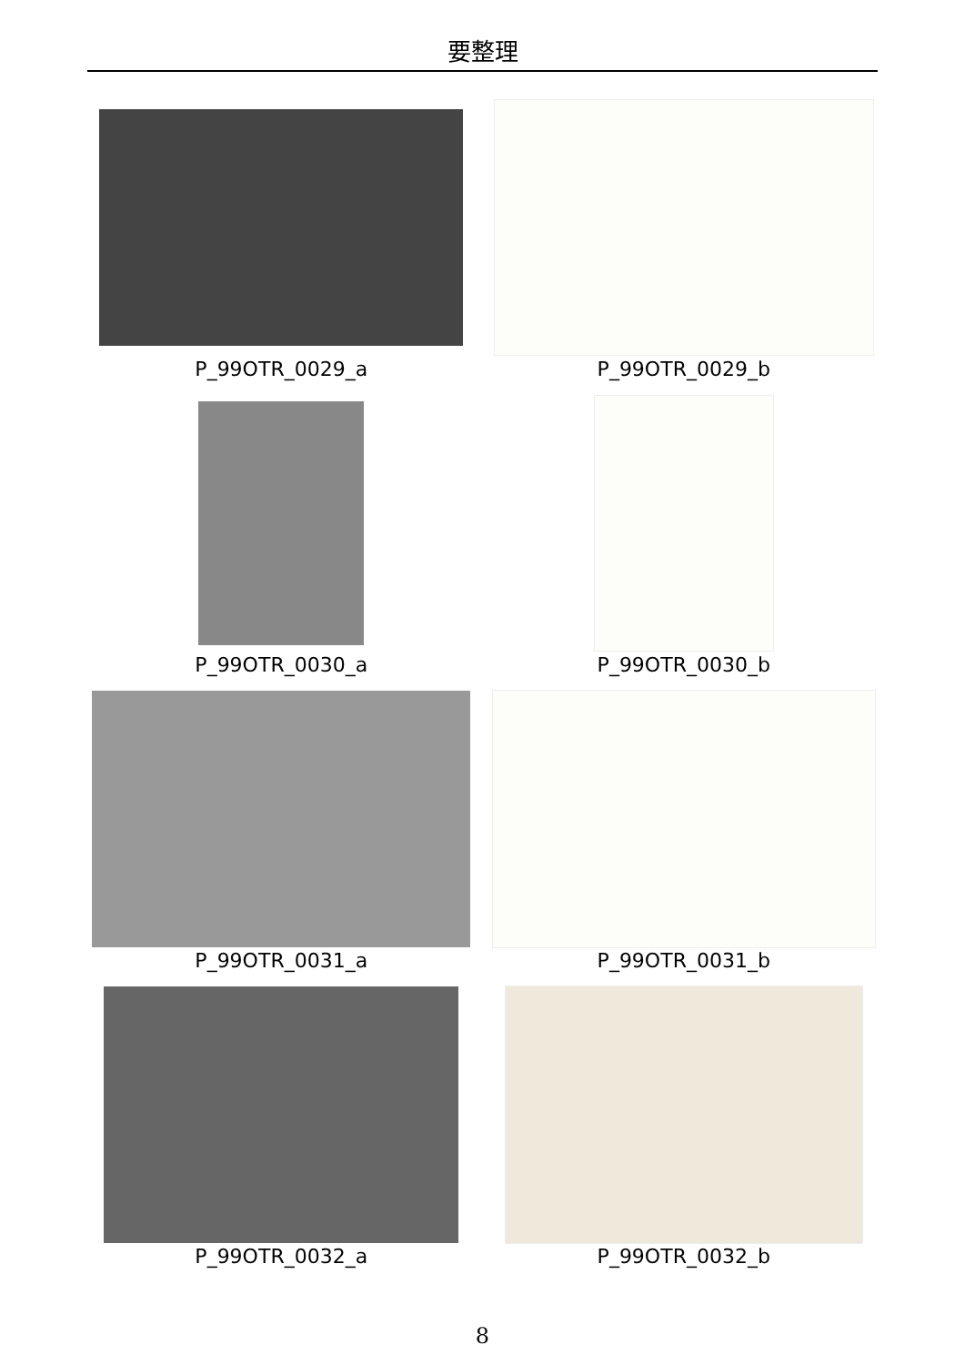要整理
P_99OTR_0029_a
P_99OTR_0029_b
P_99OTR_0030_a
P_99OTR_0030_b
P_99OTR_0031_a
P_99OTR_0031_b
P_99OTR_0032_a
P_99OTR_0032_b
8